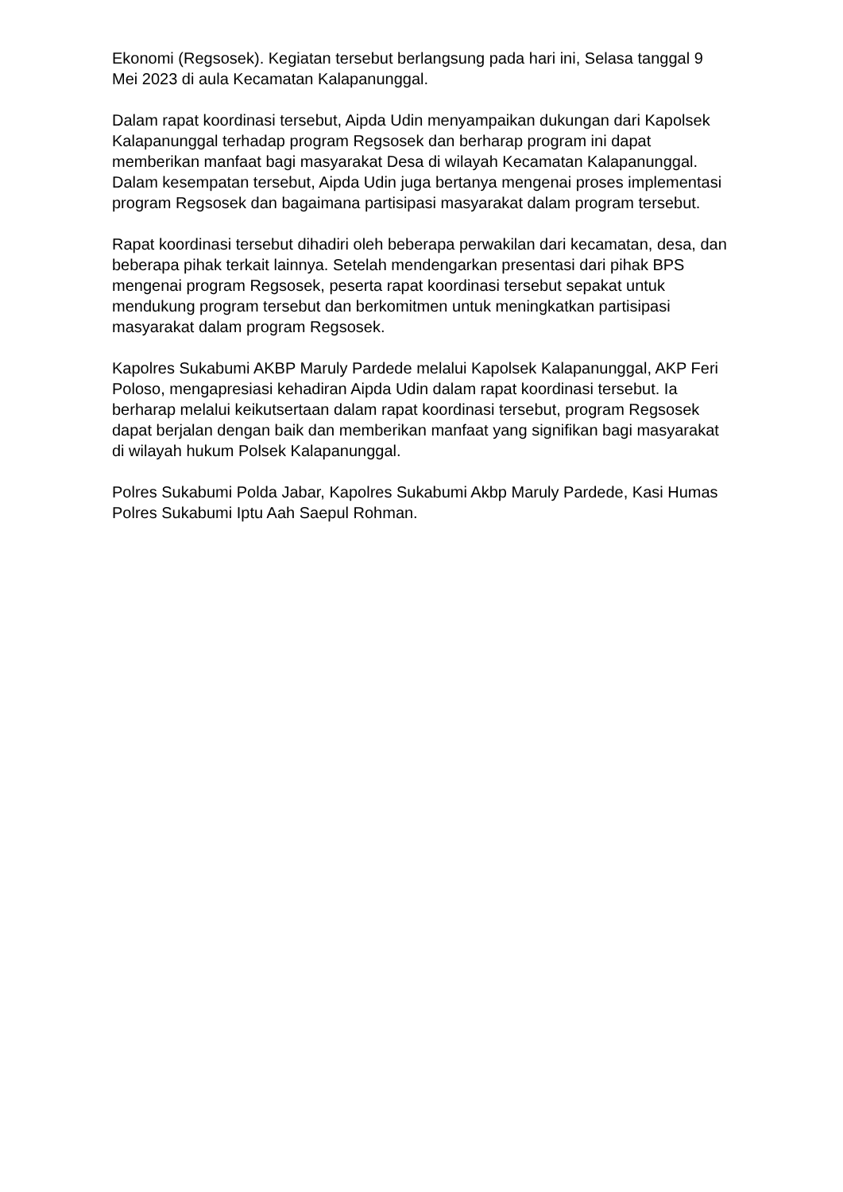Ekonomi (Regsosek). Kegiatan tersebut berlangsung pada hari ini, Selasa tanggal 9 Mei 2023 di aula Kecamatan Kalapanunggal.
Dalam rapat koordinasi tersebut, Aipda Udin menyampaikan dukungan dari Kapolsek Kalapanunggal terhadap program Regsosek dan berharap program ini dapat memberikan manfaat bagi masyarakat Desa di wilayah Kecamatan Kalapanunggal. Dalam kesempatan tersebut, Aipda Udin juga bertanya mengenai proses implementasi program Regsosek dan bagaimana partisipasi masyarakat dalam program tersebut.
Rapat koordinasi tersebut dihadiri oleh beberapa perwakilan dari kecamatan, desa, dan beberapa pihak terkait lainnya. Setelah mendengarkan presentasi dari pihak BPS mengenai program Regsosek, peserta rapat koordinasi tersebut sepakat untuk mendukung program tersebut dan berkomitmen untuk meningkatkan partisipasi masyarakat dalam program Regsosek.
Kapolres Sukabumi AKBP Maruly Pardede melalui Kapolsek Kalapanunggal, AKP Feri Poloso, mengapresiasi kehadiran Aipda Udin dalam rapat koordinasi tersebut. Ia berharap melalui keikutsertaan dalam rapat koordinasi tersebut, program Regsosek dapat berjalan dengan baik dan memberikan manfaat yang signifikan bagi masyarakat di wilayah hukum Polsek Kalapanunggal.
Polres Sukabumi Polda Jabar, Kapolres Sukabumi Akbp Maruly Pardede, Kasi Humas Polres Sukabumi Iptu Aah Saepul Rohman.